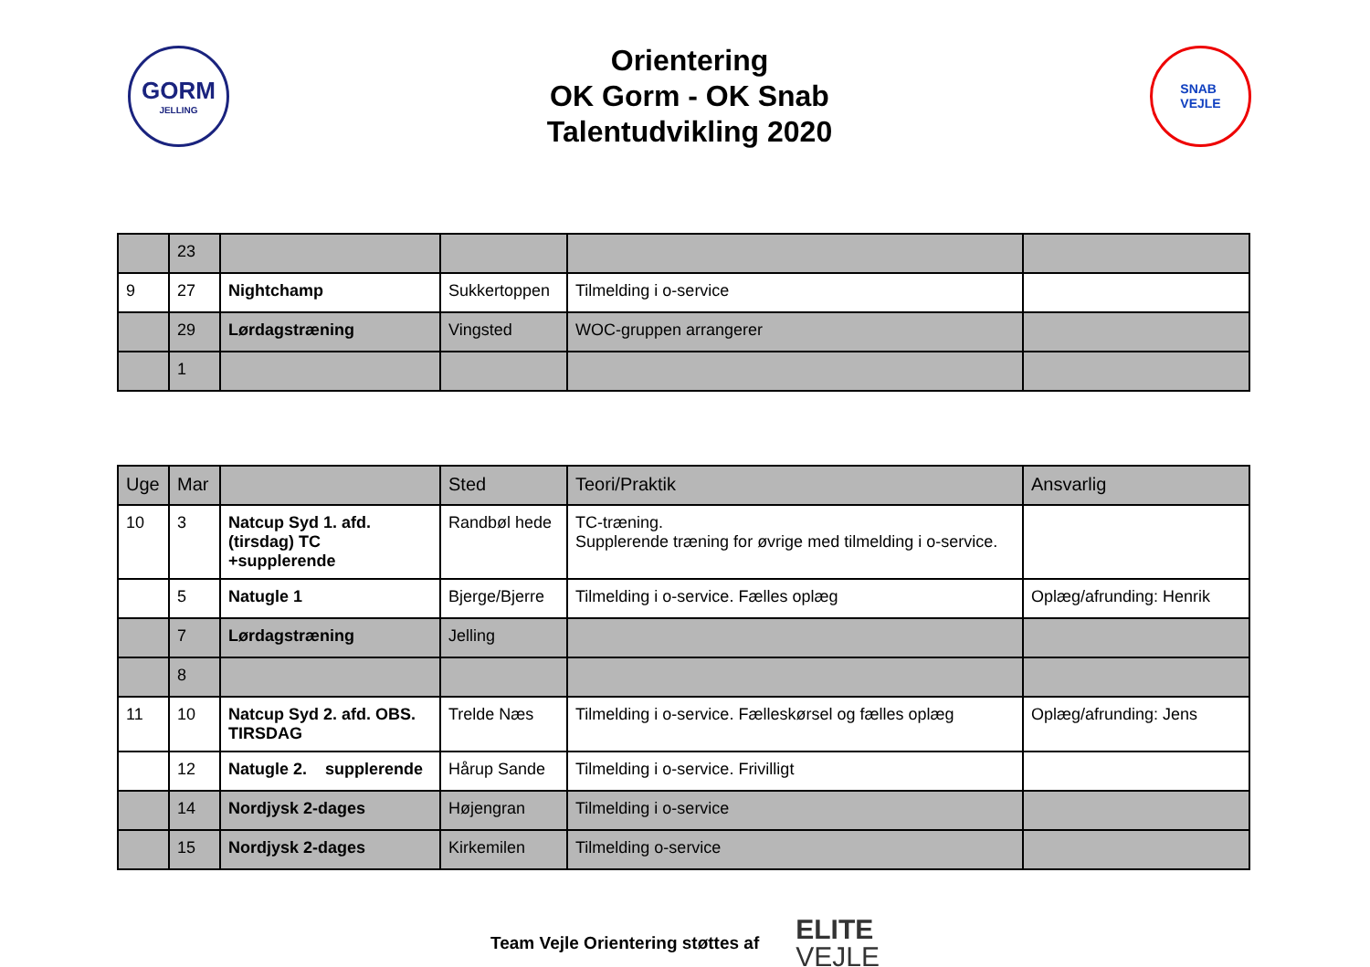GORM
JELLING
Orientering
OK Gorm - OK Snab
Talentudvikling 2020
SNAB
VEJLE
| | 23 | | | | |
| 9 | 27 | Nightchamp | Sukkertoppen | Tilmelding i o-service | |
| | 29 | Lørdagstræning | Vingsted | WOC-gruppen arrangerer | |
| | 1 | | | | |
| Uge | Mar | | Sted | Teori/Praktik | Ansvarlig |
| 10 | 3 | Natcup Syd 1. afd. (tirsdag) TC +supplerende | Randbøl hede | TC-træning. Supplerende træning for øvrige med tilmelding i o-service. | |
| | 5 | Natugle 1 | Bjerge/Bjerre | Tilmelding i o-service. Fælles oplæg | Oplæg/afrunding: Henrik |
| | 7 | Lørdagstræning | Jelling | | |
| | 8 | | | | |
| 11 | 10 | Natcup Syd 2. afd. OBS. TIRSDAG | Trelde Næs | Tilmelding i o-service. Fælleskørsel og fælles oplæg | Oplæg/afrunding: Jens |
| | 12 | Natugle 2. supplerende | Hårup Sande | Tilmelding i o-service. Frivilligt | |
| | 14 | Nordjysk 2-dages | Højengran | Tilmelding i o-service | |
| | 15 | Nordjysk 2-dages | Kirkemilen | Tilmelding o-service | |
Team Vejle Orientering støttes af
ELITE
VEJLE